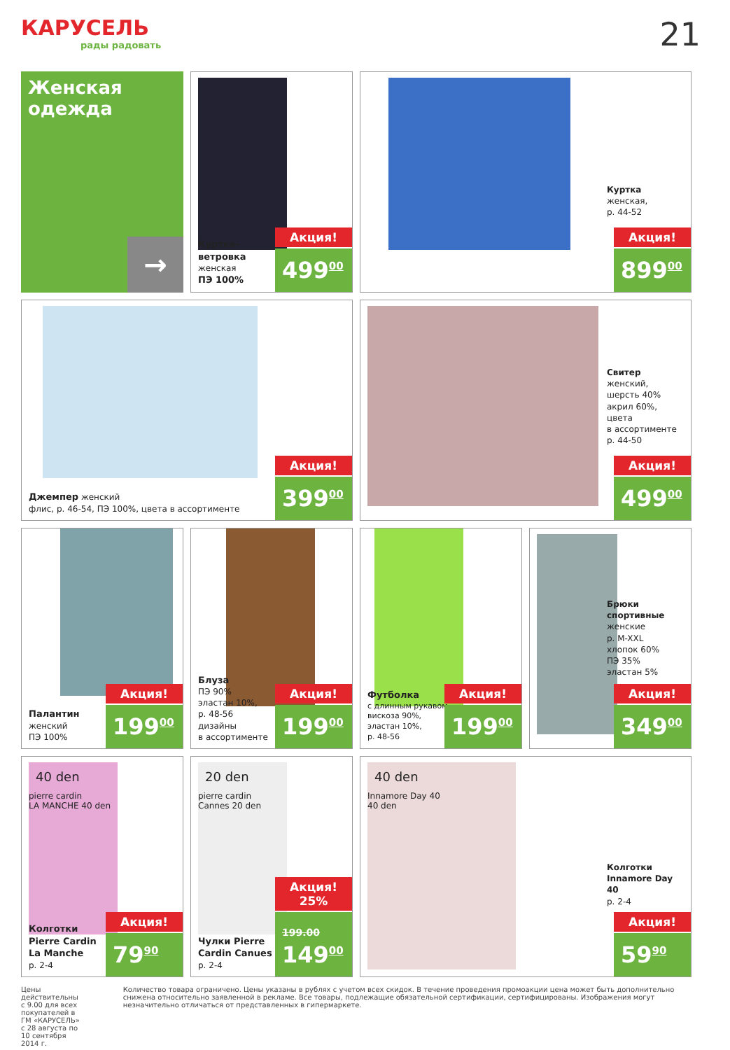КАРУСЕЛЬ
рады радовать
21
Женская
одежда
→
Куртка-ветровка
женская
ПЭ 100%
Акция!
499<sup>00</sup>
Куртка
женская,
р. 44-52
Акция!
899<sup>00</sup>
Джемпер женский
флис, р. 46-54, ПЭ 100%, цвета в ассортименте
Акция!
399<sup>00</sup>
Свитер
женский,
шерсть 40%
акрил 60%,
цвета
в ассортименте
р. 44-50
Акция!
499<sup>00</sup>
Палантин
женский
ПЭ 100%
Акция!
199<sup>00</sup>
Блуза
ПЭ 90%
эластан 10%,
р. 48-56
дизайны
в ассортименте
Акция!
199<sup>00</sup>
Футболка
с длинным рукавом
вискоза 90%,
эластан 10%,
р. 48-56
Акция!
199<sup>00</sup>
Брюки спортивные
женские
р. M-XXL
хлопок 60%
ПЭ 35%
эластан 5%
Акция!
349<sup>00</sup>
40 den
pierre cardin
LA MANCHE 40 den
Колготки Pierre Cardin La Manche
р. 2-4
Акция!
79<sup>90</sup>
20 den
pierre cardin
Cannes 20 den
Чулки Pierre Cardin Canues
р. 2-4
Акция! 25%
199.00
149<sup>00</sup>
40 den
Innamore Day 40
40 den
Колготки Innamore Day 40
р. 2-4
Акция!
59<sup>90</sup>
Цены действительны с 9.00 для всех покупателей в ГМ «КАРУСЕЛЬ» с 28 августа по 10 сентября 2014 г.
Количество товара ограничено. Цены указаны в рублях с учетом всех скидок. В течение проведения промоакции цена может быть дополнительно снижена относительно заявленной в рекламе. Все товары, подлежащие обязательной сертификации, сертифицированы. Изображения могут незначительно отличаться от представленных в гипермаркете.